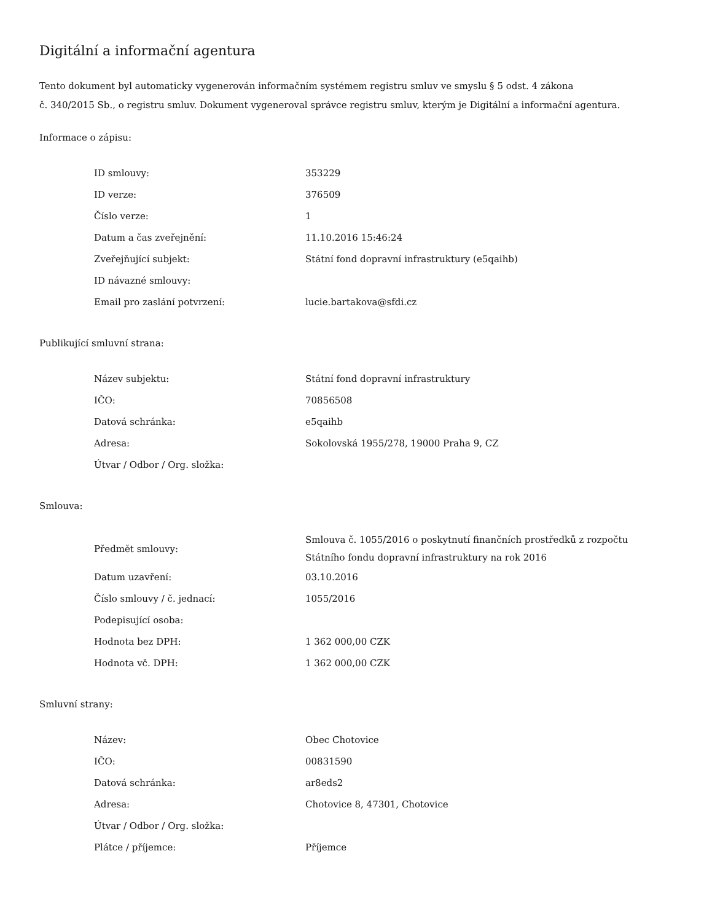Digitální a informační agentura
Tento dokument byl automaticky vygenerován informačním systémem registru smluv ve smyslu § 5 odst. 4 zákona
č. 340/2015 Sb., o registru smluv. Dokument vygeneroval správce registru smluv, kterým je Digitální a informační agentura.
Informace o zápisu:
| ID smlouvy: | 353229 |
| ID verze: | 376509 |
| Číslo verze: | 1 |
| Datum a čas zveřejnění: | 11.10.2016 15:46:24 |
| Zveřejňující subjekt: | Státní fond dopravní infrastruktury (e5qaihb) |
| ID návazné smlouvy: | |
| Email pro zaslání potvrzení: | lucie.bartakova@sfdi.cz |
Publikující smluvní strana:
| Název subjektu: | Státní fond dopravní infrastruktury |
| IČO: | 70856508 |
| Datová schránka: | e5qaihb |
| Adresa: | Sokolovská 1955/278, 19000 Praha 9, CZ |
| Útvar / Odbor / Org. složka: | |
Smlouva:
| Předmět smlouvy: | Smlouva č. 1055/2016 o poskytnutí finančních prostředků z rozpočtu Státního fondu dopravní infrastruktury na rok 2016 |
| Datum uzavření: | 03.10.2016 |
| Číslo smlouvy / č. jednací: | 1055/2016 |
| Podepisující osoba: | |
| Hodnota bez DPH: | 1 362 000,00 CZK |
| Hodnota vč. DPH: | 1 362 000,00 CZK |
Smluvní strany:
| Název: | Obec Chotovice |
| IČO: | 00831590 |
| Datová schránka: | ar8eds2 |
| Adresa: | Chotovice 8, 47301, Chotovice |
| Útvar / Odbor / Org. složka: | |
| Plátce / příjemce: | Příjemce |